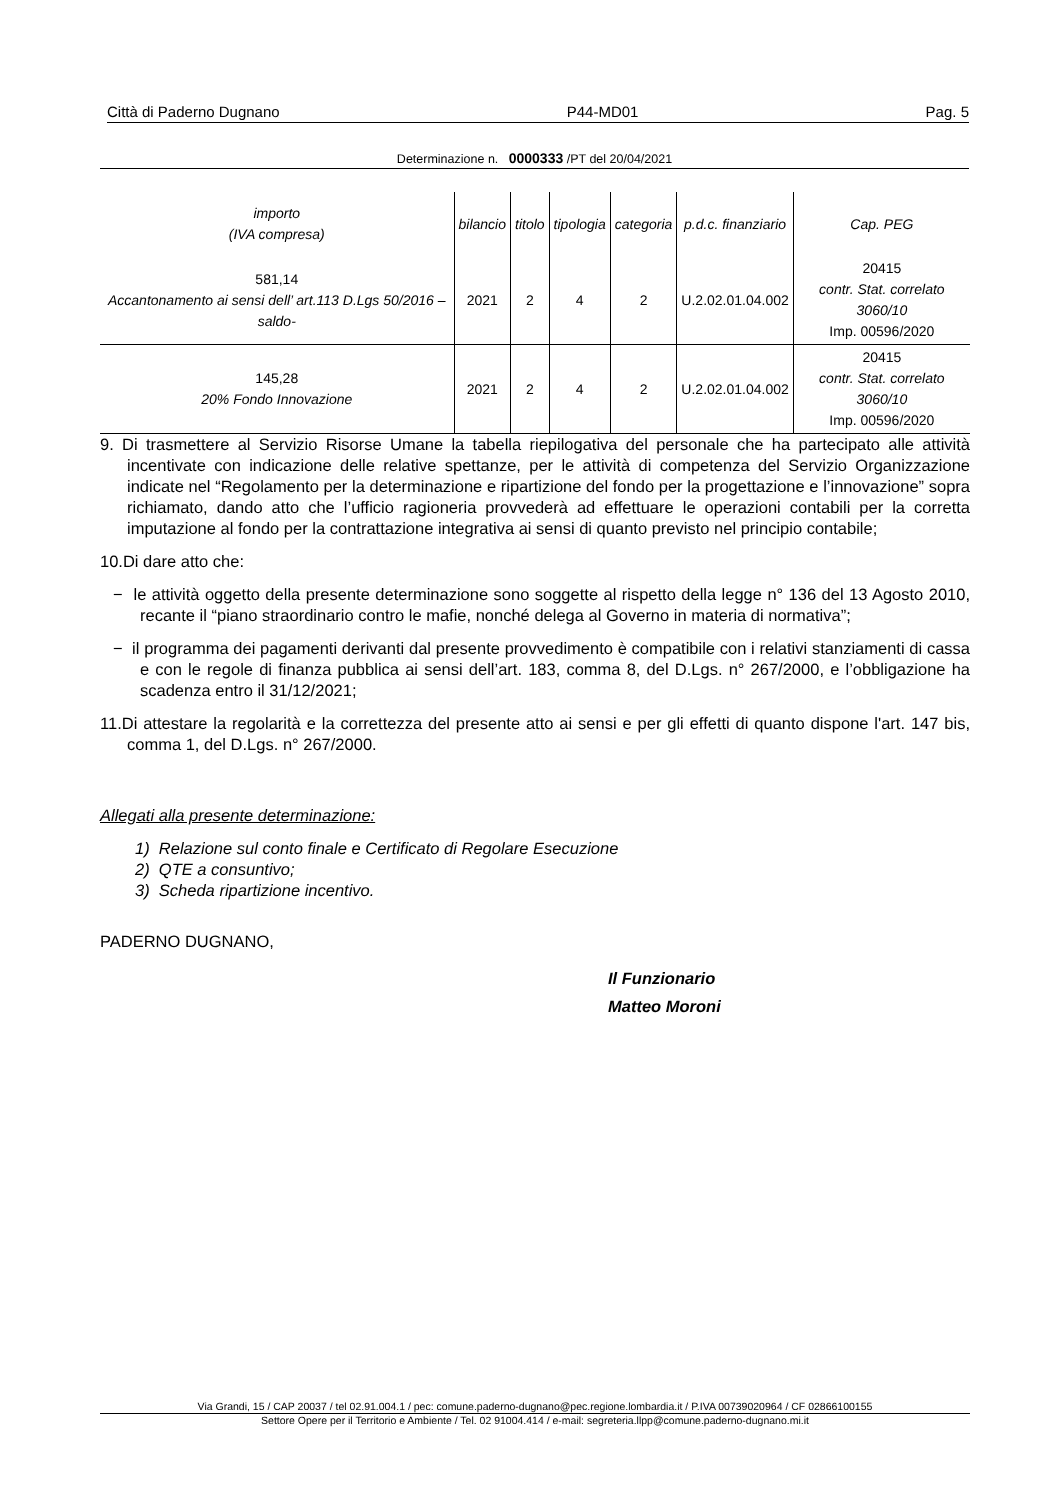Città di Paderno Dugnano P44-MD01 Pag. 5
Determinazione n. 0000333 /PT del 20/04/2021
| importo (IVA compresa) | bilancio | titolo | tipologia | categoria | p.d.c. finanziario | Cap. PEG |
| --- | --- | --- | --- | --- | --- | --- |
| 581,14 Accantonamento ai sensi dell’ art.113 D.Lgs 50/2016 –saldo- | 2021 | 2 | 4 | 2 | U.2.02.01.04.002 | 20415 contr. Stat. correlato 3060/10 Imp. 00596/2020 |
| 145,28 20% Fondo Innovazione | 2021 | 2 | 4 | 2 | U.2.02.01.04.002 | 20415 contr. Stat. correlato 3060/10 Imp. 00596/2020 |
9. Di trasmettere al Servizio Risorse Umane la tabella riepilogativa del personale che ha partecipato alle attività incentivate con indicazione delle relative spettanze, per le attività di competenza del Servizio Organizzazione indicate nel “Regolamento per la determinazione e ripartizione del fondo per la progettazione e l’innovazione” sopra richiamato, dando atto che l’ufficio ragioneria provvederà ad effettuare le operazioni contabili per la corretta imputazione al fondo per la contrattazione integrativa ai sensi di quanto previsto nel principio contabile;
10.Di dare atto che:
− le attività oggetto della presente determinazione sono soggette al rispetto della legge n° 136 del 13 Agosto 2010, recante il “piano straordinario contro le mafie, nonché delega al Governo in materia di normativa”;
− il programma dei pagamenti derivanti dal presente provvedimento è compatibile con i relativi stanziamenti di cassa e con le regole di finanza pubblica ai sensi dell’art. 183, comma 8, del D.Lgs. n° 267/2000, e l’obbligazione ha scadenza entro il 31/12/2021;
11.Di attestare la regolarità e la correttezza del presente atto ai sensi e per gli effetti di quanto dispone l'art. 147 bis, comma 1, del D.Lgs. n° 267/2000.
Allegati alla presente determinazione:
1) Relazione sul conto finale e Certificato di Regolare Esecuzione
2) QTE a consuntivo;
3) Scheda ripartizione incentivo.
PADERNO DUGNANO,
Il Funzionario
Matteo Moroni
Via Grandi, 15 / CAP 20037 / tel 02.91.004.1 / pec: comune.paderno-dugnano@pec.regione.lombardia.it / P.IVA 00739020964 / CF 02866100155
Settore Opere per il Territorio e Ambiente / Tel. 02 91004.414 / e-mail: segreteria.llpp@comune.paderno-dugnano.mi.it